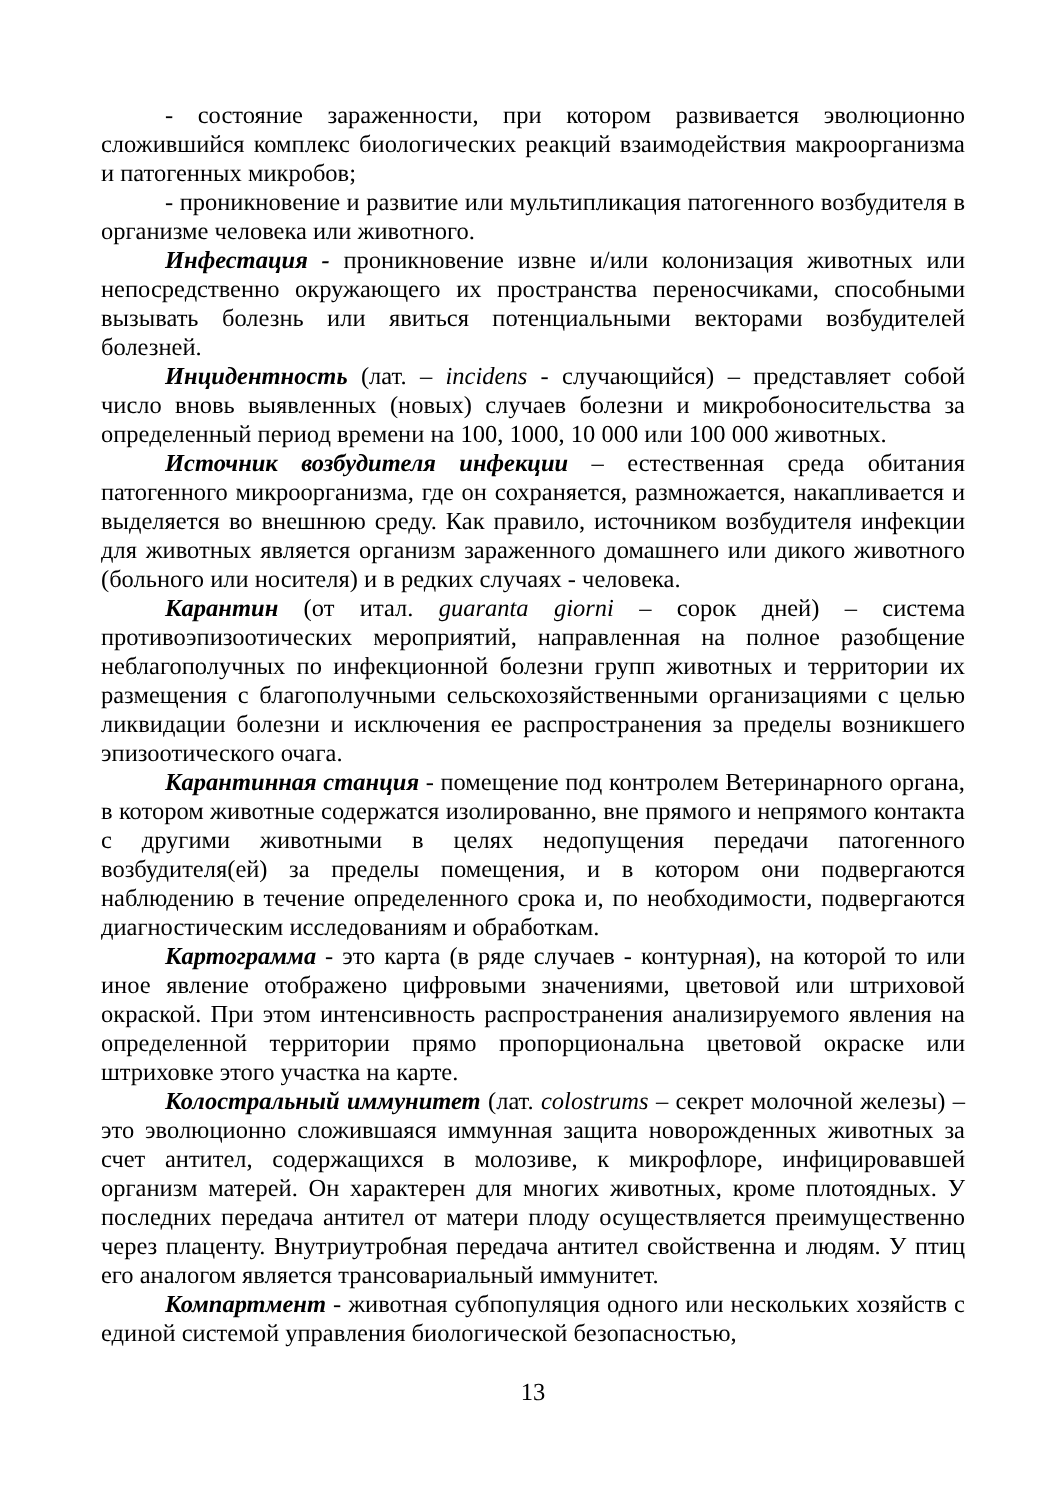- состояние зараженности, при котором развивается эволюционно сложившийся комплекс биологических реакций взаимодействия макроорганизма и патогенных микробов;
- проникновение и развитие или мультипликация патогенного возбудителя в организме человека или животного.
Инфестация - проникновение извне и/или колонизация животных или непосредственно окружающего их пространства переносчиками, способными вызывать болезнь или явиться потенциальными векторами возбудителей болезней.
Инцидентность (лат. – incidens - случающийся) – представляет собой число вновь выявленных (новых) случаев болезни и микробоносительства за определенный период времени на 100, 1000, 10 000 или 100 000 животных.
Источник возбудителя инфекции – естественная среда обитания патогенного микроорганизма, где он сохраняется, размножается, накапливается и выделяется во внешнюю среду. Как правило, источником возбудителя инфекции для животных является организм зараженного домашнего или дикого животного (больного или носителя) и в редких случаях - человека.
Карантин (от итал. guaranta giorni – сорок дней) – система противоэпизоотических мероприятий, направленная на полное разобщение неблагополучных по инфекционной болезни групп животных и территории их размещения с благополучными сельскохозяйственными организациями с целью ликвидации болезни и исключения ее распространения за пределы возникшего эпизоотического очага.
Карантинная станция - помещение под контролем Ветеринарного органа, в котором животные содержатся изолированно, вне прямого и непрямого контакта с другими животными в целях недопущения передачи патогенного возбудителя(ей) за пределы помещения, и в котором они подвергаются наблюдению в течение определенного срока и, по необходимости, подвергаются диагностическим исследованиям и обработкам.
Картограмма - это карта (в ряде случаев - контурная), на которой то или иное явление отображено цифровыми значениями, цветовой или штриховой окраской. При этом интенсивность распространения анализируемого явления на определенной территории прямо пропорциональна цветовой окраске или штриховке этого участка на карте.
Колостральный иммунитет (лат. colostrums – секрет молочной железы) – это эволюционно сложившаяся иммунная защита новорожденных животных за счет антител, содержащихся в молозиве, к микрофлоре, инфицировавшей организм матерей. Он характерен для многих животных, кроме плотоядных. У последних передача антител от матери плоду осуществляется преимущественно через плаценту. Внутриутробная передача антител свойственна и людям. У птиц его аналогом является трансовариальный иммунитет.
Компартмент - животная субпопуляция одного или нескольких хозяйств с единой системой управления биологической безопасностью,
13